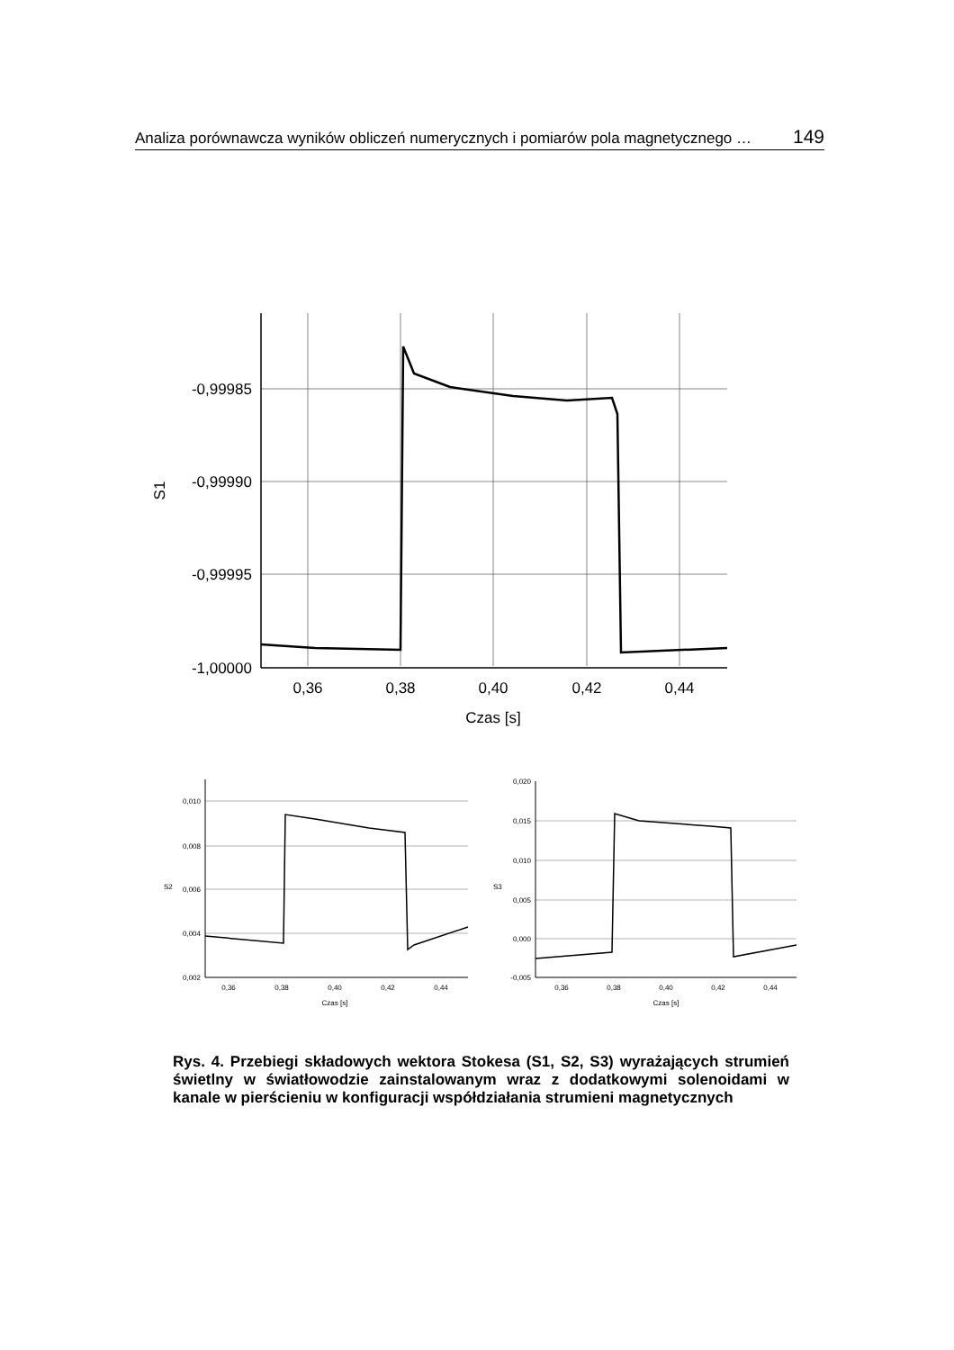Analiza porównawcza wyników obliczeń numerycznych i pomiarów pola magnetycznego … 149
-0,99985
-0,99990
-0,99995
-1,00000
0,36
0,38
0,40
0,42
0,44
Czas [s]
S1
0,010
0,008
0,006
0,004
0,002
0,36
0,38
0,40
0,42
0,44
Czas [s]
S2
0,020
0,015
0,010
0,005
0,000
-0,005
0,36
0,38
0,40
0,42
0,44
Czas [s]
S3
Rys. 4. Przebiegi składowych wektora Stokesa (S1, S2, S3) wyrażających strumień świetlny w światłowodzie zainstalowanym wraz z dodatkowymi solenoidami w kanale w pierścieniu w konfiguracji współdziałania strumieni magnetycznych